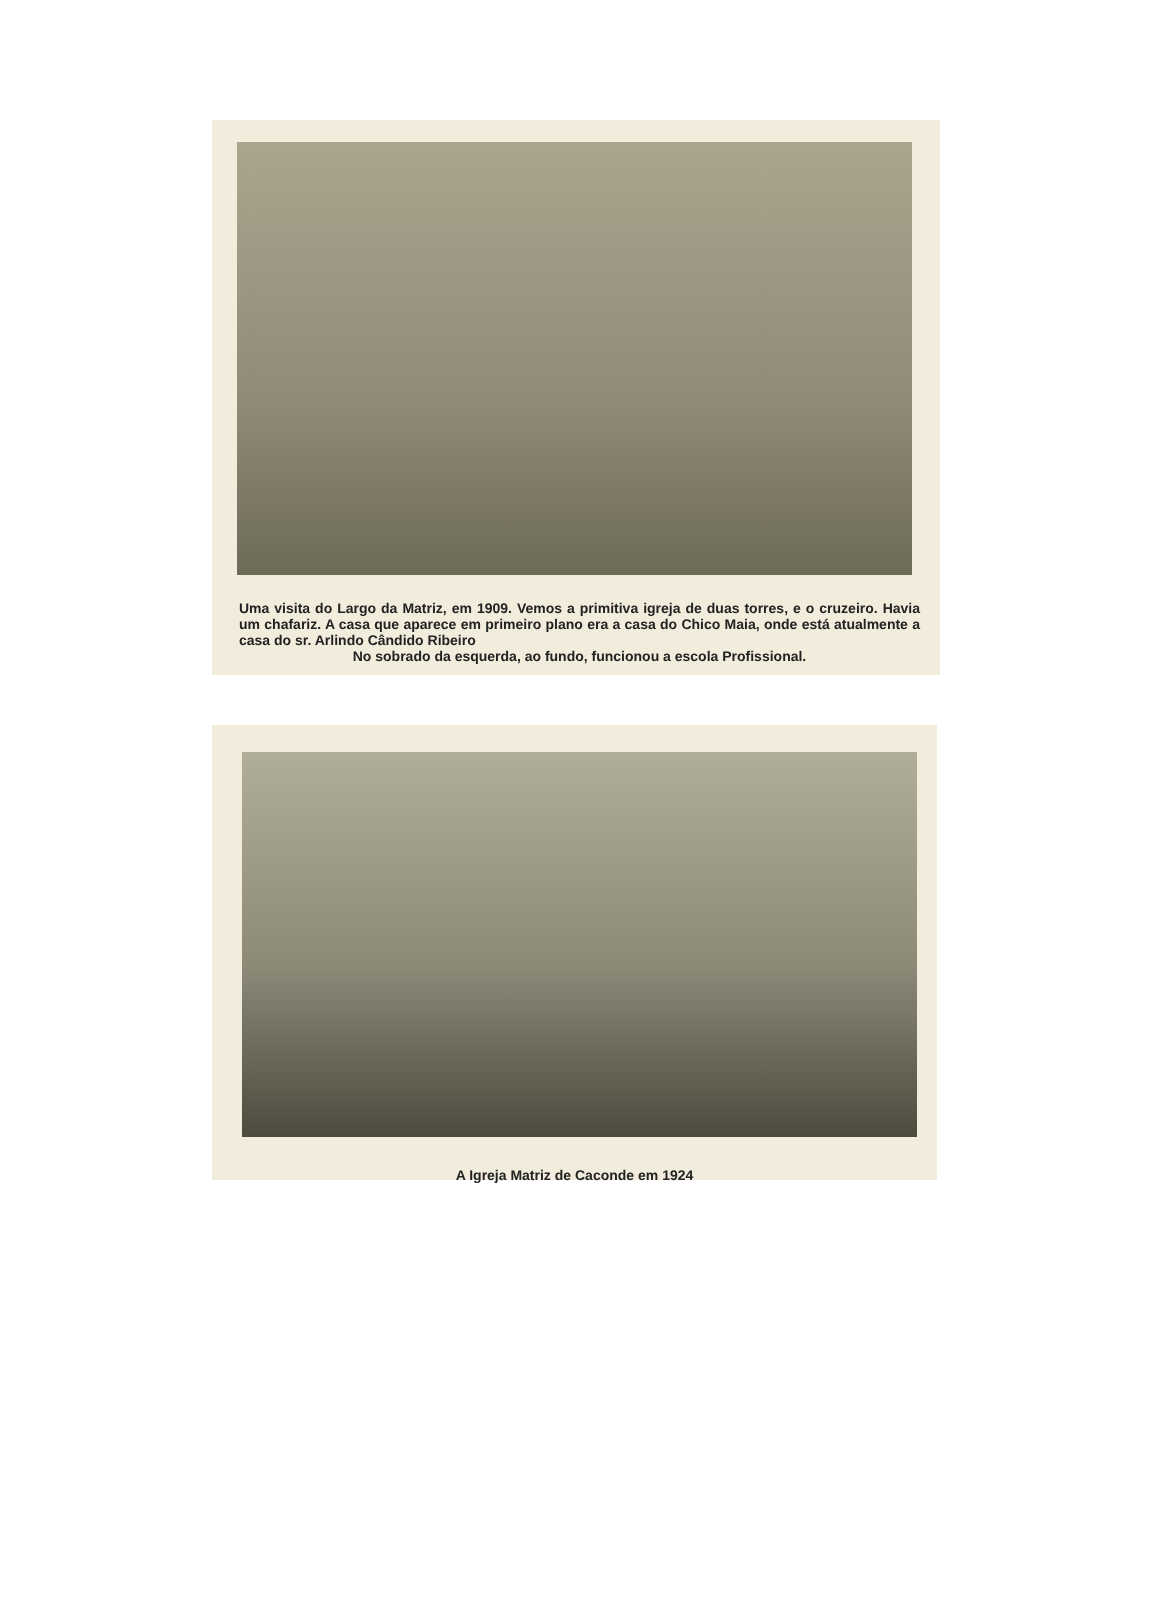Uma visita do Largo da Matriz, em 1909. Vemos a primitiva igreja de duas torres, e o cruzeiro. Havia um chafariz. A casa que aparece em primeiro plano era a casa do Chico Maia, onde está atualmente a casa do sr. Arlindo Cândido Ribeiro
No sobrado da esquerda, ao fundo, funcionou a escola Profissional.
A Igreja Matriz de Caconde em 1924